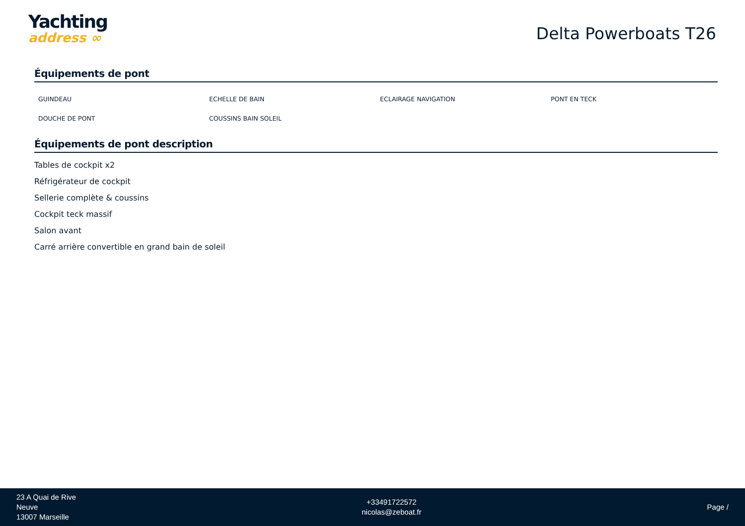Yachting
address ∞
Delta Powerboats T26
Équipements de pont
| GUINDEAU | ECHELLE DE BAIN | ECLAIRAGE NAVIGATION | PONT EN TECK |
| DOUCHE DE PONT | COUSSINS BAIN SOLEIL | | |
Équipements de pont description
Tables de cockpit x2
Réfrigérateur de cockpit
Sellerie complète & coussins
Cockpit teck massif
Salon avant
Carré arrière convertible en grand bain de soleil
23 A Quai de Rive
Neuve
13007 Marseille
+33491722572
nicolas@zeboat.fr
Page /